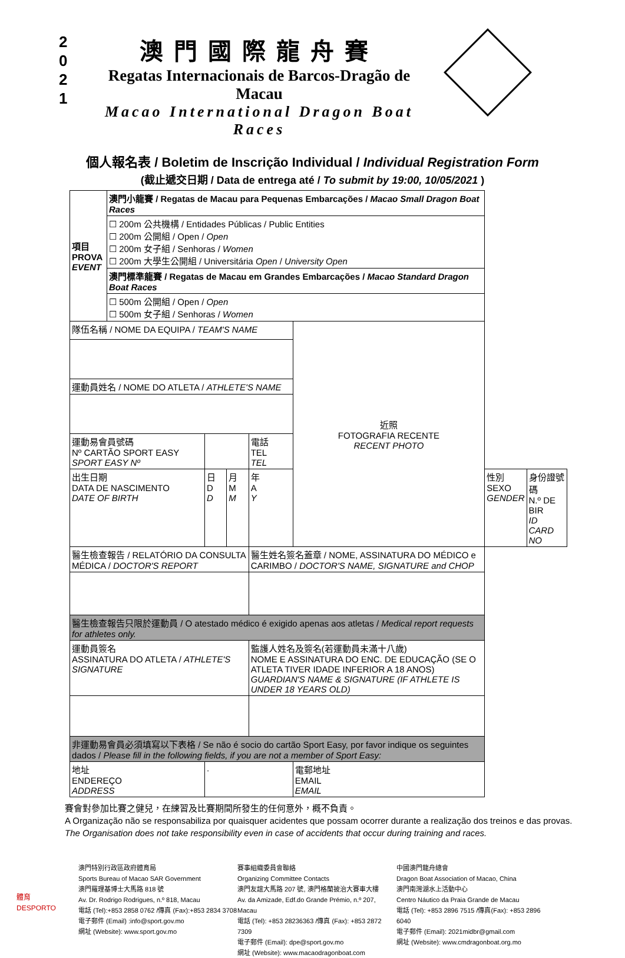2
0
2
1
澳門國際龍舟賽
Regatas Internacionais de Barcos-Dragão de Macau
Macao International Dragon Boat Races
個人報名表 / Boletim de Inscrição Individual / Individual Registration Form
(截止遞交日期 / Data de entrega até / To submit by 19:00, 10/05/2021 )
| 項目 PROVA EVENT | 澳門小龍賽 / Regatas de Macau para Pequenas Embarcações / Macao Small Dragon Boat Races | | | | | | | |
| | ☐ 200m 公共機構 / Entidades Públicas / Public Entities ☐ 200m 公開組 / Open / Open ☐ 200m 女子組 / Senhoras / Women ☐ 200m 大學生公開組 / Universitária Open / University Open | | | | | | | |
| | 澳門標準龍賽 / Regatas de Macau em Grandes Embarcações / Macao Standard Dragon Boat Races | | | | | | | |
| | ☐ 500m 公開組 / Open / Open ☐ 500m 女子組 / Senhoras / Women | | | | | | | |
| 隊伍名稱 / NOME DA EQUIPA / TEAM'S NAME | | | | | 近照 FOTOGRAFIA RECENTE RECENT PHOTO | | | |
| 運動員姓名 / NOME DO ATLETA / ATHLETE'S NAME | | | | | | | | |
| 運動易會員號碼 Nº CARTÃO SPORT EASY SPORT EASY Nº | | | | 電話 TEL TEL | | | | |
| 出生日期 DATA DE NASCIMENTO DATE OF BIRTH | | 日 D D | 月 M M | 年 A Y | | | 性別 SEXO GENDER | 身份證號碼 N.º DE BIR ID CARD NO |
| 醫生檢查報告 / RELATÓRIO DA CONSULTA MÉDICA / DOCTOR'S REPORT | | | | 醫生姓名簽名蓋章 / NOME, ASSINATURA DO MÉDICO e CARIMBO / DOCTOR'S NAME, SIGNATURE and CHOP | | | | |
| 醫生檢查報告只限於運動員 / O atestado médico é exigido apenas aos atletas / Medical report requests for athletes only. | | | | | | | | |
| 運動員簽名 ASSINATURA DO ATLETA / ATHLETE'S SIGNATURE | | | | 監護人姓名及簽名(若運動員未滿十八歲) NOME E ASSINATURA DO ENC. DE EDUCAÇÃO (SE O ATLETA TIVER IDADE INFERIOR A 18 ANOS) GUARDIAN'S NAME & SIGNATURE (IF ATHLETE IS UNDER 18 YEARS OLD) | | | | |
| 非運動易會員必須填寫以下表格 / Se não é socio do cartão Sport Easy, por favor indique os seguintes dados / Please fill in the following fields, if you are not a member of Sport Easy: | | | | | | | | |
| 地址 ENDEREÇO ADDRESS | | . | | | | 電郵地址 EMAIL EMAIL | | |
賽會對參加比賽之健兒，在練習及比賽期間所發生的任何意外，概不負責。
A Organização não se responsabiliza por quaisquer acidentes que possam ocorrer durante a realização dos treinos e das provas.
The Organisation does not take responsibility even in case of accidents that occur during training and races.
體育
DESPORTO
澳門特別行政區政府體育局
Sports Bureau of Macao SAR Government
澳門羅理基博士大馬路 818 號
Av. Dr. Rodrigo Rodrigues, n.º 818, Macau
電話 (Tel):+853 2858 0762 /傳真 (Fax):+853 2834 3708
電子郵件 (Email) :info@sport.gov.mo
網址 (Website): www.sport.gov.mo
賽事組織委員會聯絡
Organizing Committee Contacts
澳門友誼大馬路 207 號, 澳門格蘭披治大賽車大樓
Av. da Amizade, Edf.do Grande Prémio, n.º 207, Macau
電話 (Tel): +853 28236363 /傳真 (Fax): +853 2872 7309
電子郵件 (Email): dpe@sport.gov.mo
網址 (Website): www.macaodragonboat.com
中國澳門龍舟總會
Dragon Boat Association of Macao, China
澳門南灣湖水上活動中心
Centro Náutico da Praia Grande de Macau
電話 (Tel): +853 2896 7515 /傳真(Fax): +853 2896 6040
電子郵件 (Email): 2021midbr@gmail.com
網址 (Website): www.cmdragonboat.org.mo